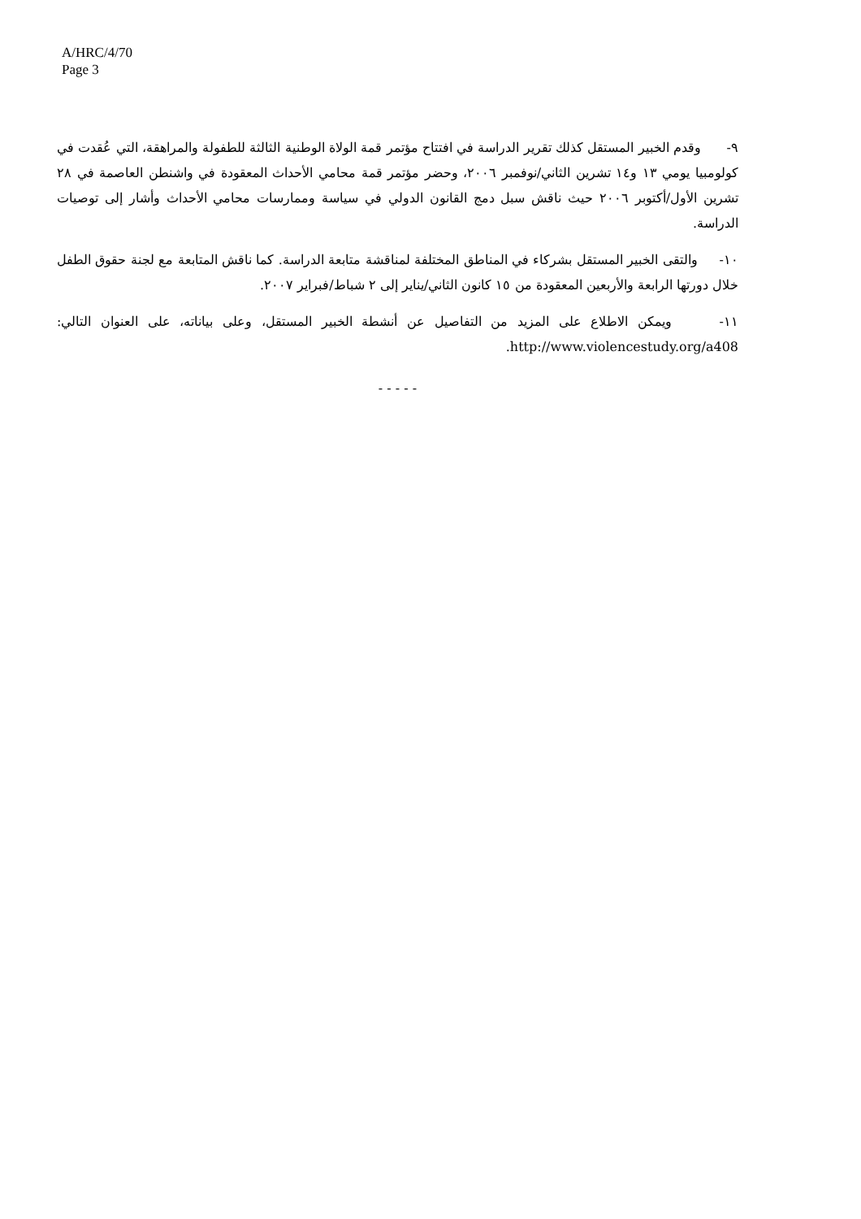A/HRC/4/70
Page 3
٩- وقدم الخبير المستقل كذلك تقرير الدراسة في افتتاح مؤتمر قمة الولاة الوطنية الثالثة للطفولة والمراهقة، التي عُقدت في كولومبيا يومي ١٣ و١٤ تشرين الثاني/نوفمبر ٢٠٠٦، وحضر مؤتمر قمة محامي الأحداث المعقودة في واشنطن العاصمة في ٢٨ تشرين الأول/أكتوبر ٢٠٠٦ حيث ناقش سبل دمج القانون الدولي في سياسة وممارسات محامي الأحداث وأشار إلى توصيات الدراسة.
١٠- والتقى الخبير المستقل بشركاء في المناطق المختلفة لمناقشة متابعة الدراسة. كما ناقش المتابعة مع لجنة حقوق الطفل خلال دورتها الرابعة والأربعين المعقودة من ١٥ كانون الثاني/يناير إلى ٢ شباط/فبراير ٢٠٠٧.
١١- ويمكن الاطلاع على المزيد من التفاصيل عن أنشطة الخبير المستقل، وعلى بياناته، على العنوان التالي: http://www.violencestudy.org/a408.
- - - - -